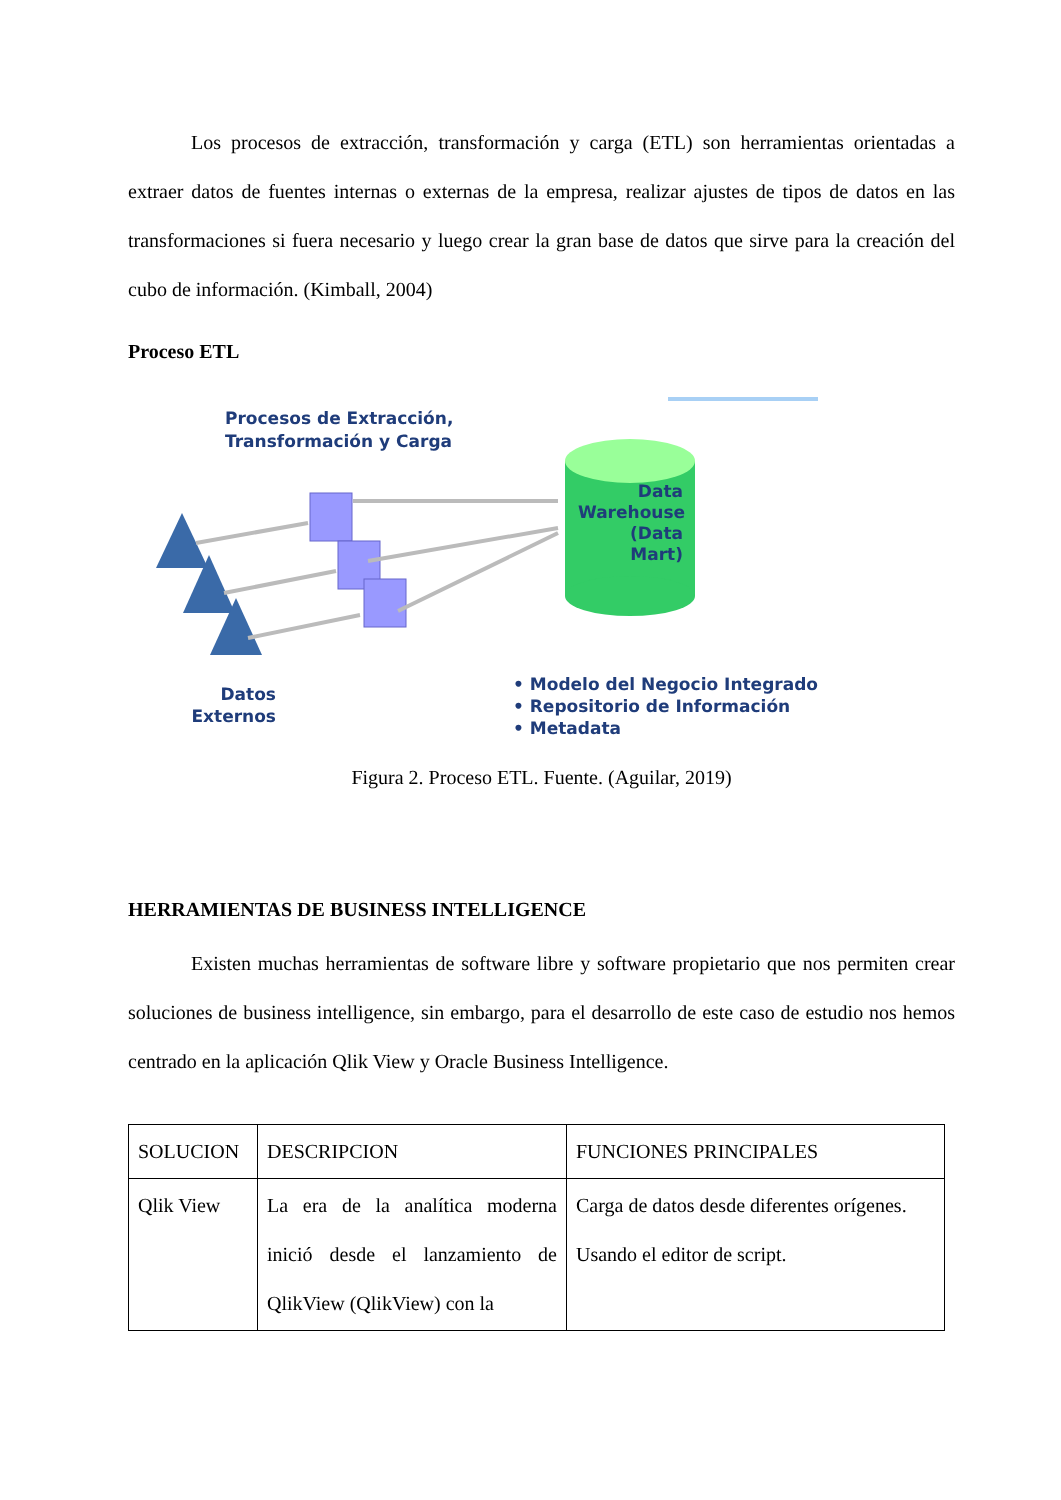Los procesos de extracción, transformación y carga (ETL) son herramientas orientadas a extraer datos de fuentes internas o externas de la empresa, realizar ajustes de tipos de datos en las transformaciones si fuera necesario y luego crear la gran base de datos que sirve para la creación del cubo de información. (Kimball, 2004)
Proceso ETL
Procesos de Extracción,
Transformación y Carga
Data
Warehouse
(Data Mart)
• Modelo del Negocio Integrado
• Repositorio de Información
• Metadata
Datos
Externos
Figura 2. Proceso ETL. Fuente. (Aguilar, 2019)
HERRAMIENTAS DE BUSINESS INTELLIGENCE
Existen muchas herramientas de software libre y software propietario que nos permiten crear soluciones de business intelligence, sin embargo, para el desarrollo de este caso de estudio nos hemos centrado en la aplicación Qlik View y Oracle Business Intelligence.
| SOLUCION | DESCRIPCION | FUNCIONES PRINCIPALES |
| Qlik View | La era de la analítica moderna inició desde el lanzamiento de QlikView (QlikView) con la | Carga de datos desde diferentes orígenes. Usando el editor de script. |